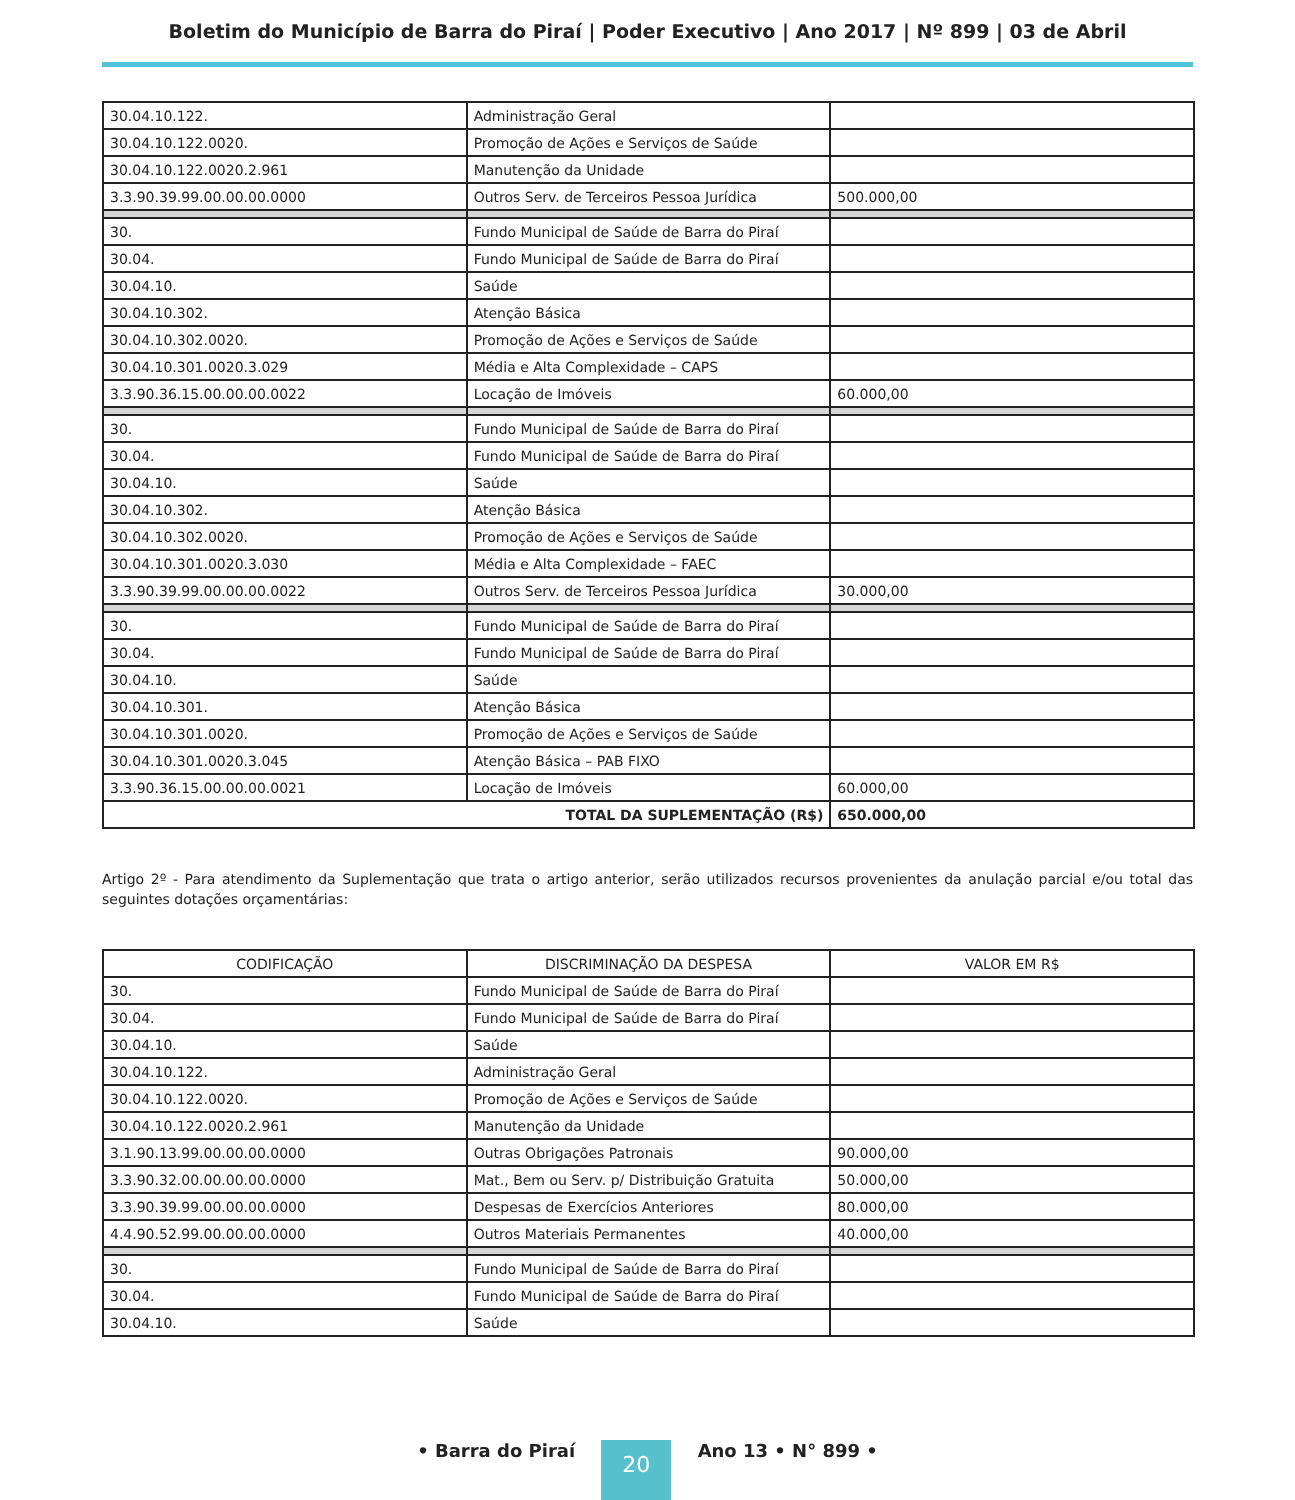Boletim do Município de Barra do Piraí | Poder Executivo | Ano 2017 | Nº 899 | 03 de Abril
| 30.04.10.122. | Administração Geral | |
| 30.04.10.122.0020. | Promoção de Ações e Serviços de Saúde | |
| 30.04.10.122.0020.2.961 | Manutenção da Unidade | |
| 3.3.90.39.99.00.00.00.0000 | Outros Serv. de Terceiros Pessoa Jurídica | 500.000,00 |
| 30. | Fundo Municipal de Saúde de Barra do Piraí | |
| 30.04. | Fundo Municipal de Saúde de Barra do Piraí | |
| 30.04.10. | Saúde | |
| 30.04.10.302. | Atenção Básica | |
| 30.04.10.302.0020. | Promoção de Ações e Serviços de Saúde | |
| 30.04.10.301.0020.3.029 | Média e Alta Complexidade – CAPS | |
| 3.3.90.36.15.00.00.00.0022 | Locação de Imóveis | 60.000,00 |
| 30. | Fundo Municipal de Saúde de Barra do Piraí | |
| 30.04. | Fundo Municipal de Saúde de Barra do Piraí | |
| 30.04.10. | Saúde | |
| 30.04.10.302. | Atenção Básica | |
| 30.04.10.302.0020. | Promoção de Ações e Serviços de Saúde | |
| 30.04.10.301.0020.3.030 | Média e Alta Complexidade – FAEC | |
| 3.3.90.39.99.00.00.00.0022 | Outros Serv. de Terceiros Pessoa Jurídica | 30.000,00 |
| 30. | Fundo Municipal de Saúde de Barra do Piraí | |
| 30.04. | Fundo Municipal de Saúde de Barra do Piraí | |
| 30.04.10. | Saúde | |
| 30.04.10.301. | Atenção Básica | |
| 30.04.10.301.0020. | Promoção de Ações e Serviços de Saúde | |
| 30.04.10.301.0020.3.045 | Atenção Básica – PAB FIXO | |
| 3.3.90.36.15.00.00.00.0021 | Locação de Imóveis | 60.000,00 |
| TOTAL DA SUPLEMENTAÇÃO (R$) | | 650.000,00 |
Artigo 2º - Para atendimento da Suplementação que trata o artigo anterior, serão utilizados recursos provenientes da anulação parcial e/ou total das seguintes dotações orçamentárias:
| CODIFICAÇÃO | DISCRIMINAÇÃO DA DESPESA | VALOR EM R$ |
| --- | --- | --- |
| 30. | Fundo Municipal de Saúde de Barra do Piraí | |
| 30.04. | Fundo Municipal de Saúde de Barra do Piraí | |
| 30.04.10. | Saúde | |
| 30.04.10.122. | Administração Geral | |
| 30.04.10.122.0020. | Promoção de Ações e Serviços de Saúde | |
| 30.04.10.122.0020.2.961 | Manutenção da Unidade | |
| 3.1.90.13.99.00.00.00.0000 | Outras Obrigações Patronais | 90.000,00 |
| 3.3.90.32.00.00.00.00.0000 | Mat., Bem ou Serv. p/ Distribuição Gratuita | 50.000,00 |
| 3.3.90.39.99.00.00.00.0000 | Despesas de Exercícios Anteriores | 80.000,00 |
| 4.4.90.52.99.00.00.00.0000 | Outros Materiais Permanentes | 40.000,00 |
| 30. | Fundo Municipal de Saúde de Barra do Piraí | |
| 30.04. | Fundo Municipal de Saúde de Barra do Piraí | |
| 30.04.10. | Saúde | |
• Barra do Piraí 20 Ano 13 • N° 899 •